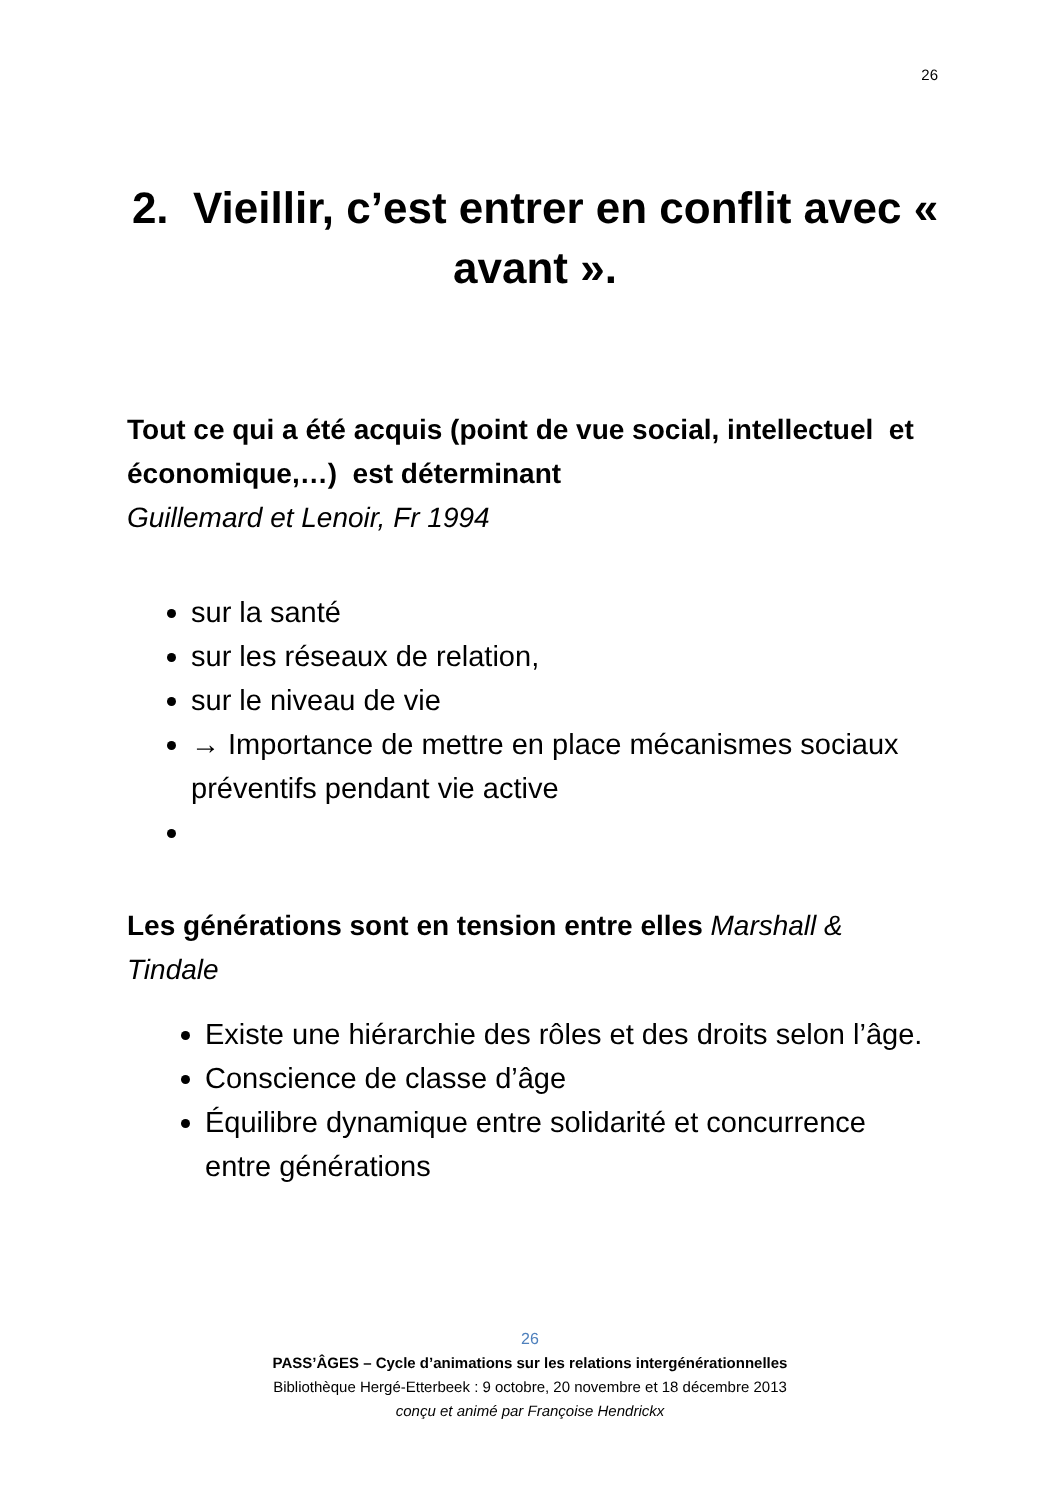26
2. Vieillir, c’est entrer en conflit avec « avant ».
Tout ce qui a été acquis (point de vue social, intellectuel et économique,…) est déterminant
Guillemard et Lenoir, Fr 1994
sur la santé
sur les réseaux de relation,
sur le niveau de vie
→ Importance de mettre en place mécanismes sociaux préventifs pendant vie active
Les générations sont en tension entre elles Marshall & Tindale
Existe une hiérarchie des rôles et des droits selon l’âge.
Conscience de classe d’âge
Équilibre dynamique entre solidarité et concurrence entre générations
26
PASS’ÂGES – Cycle d’animations sur les relations intergénérationnelles
Bibliothèque Hergé-Etterbeek : 9 octobre, 20 novembre et 18 décembre 2013
conçu et animé par Françoise Hendrickx